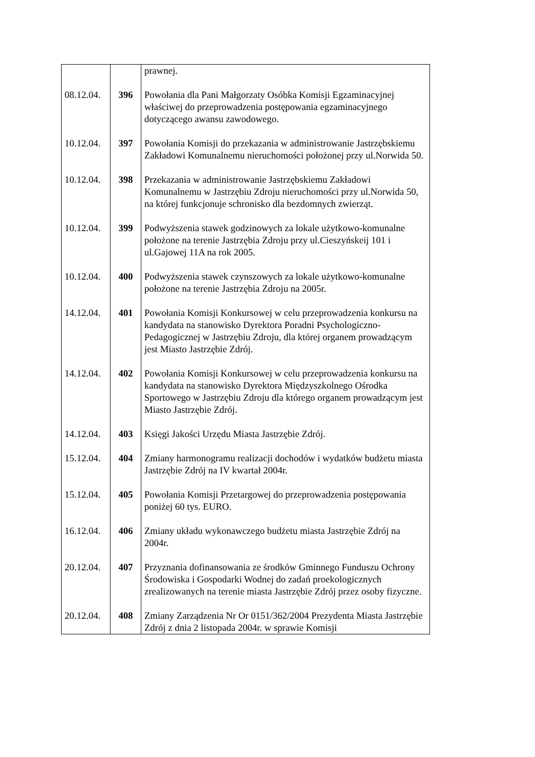| | | prawnej. |
| 08.12.04. | 396 | Powołania dla Pani Małgorzaty Osóbka Komisji Egzaminacyjnej właściwej do przeprowadzenia postępowania egzaminacyjnego dotyczącego awansu zawodowego. |
| 10.12.04. | 397 | Powołania Komisji do przekazania w administrowanie Jastrzębskiemu Zakładowi Komunalnemu nieruchomości położonej przy ul.Norwida 50. |
| 10.12.04. | 398 | Przekazania w administrowanie Jastrzębskiemu Zakładowi Komunalnemu w Jastrzębiu Zdroju nieruchomości przy ul.Norwida 50, na której funkcjonuje schronisko dla bezdomnych zwierząt. |
| 10.12.04. | 399 | Podwyższenia stawek godzinowych za lokale użytkowo-komunalne położone na terenie Jastrzębia Zdroju przy ul.Cieszyńskeij 101 i ul.Gajowej 11A na rok 2005. |
| 10.12.04. | 400 | Podwyższenia stawek czynszowych za lokale użytkowo-komunalne położone na terenie Jastrzębia Zdroju na 2005r. |
| 14.12.04. | 401 | Powołania Komisji Konkursowej w celu przeprowadzenia konkursu na kandydata na stanowisko Dyrektora Poradni Psychologiczno-Pedagogicznej w Jastrzębiu Zdroju, dla której organem prowadzącym jest Miasto Jastrzębie Zdrój. |
| 14.12.04. | 402 | Powołania Komisji Konkursowej w celu przeprowadzenia konkursu na kandydata na stanowisko Dyrektora Międzyszkolnego Ośrodka Sportowego w Jastrzębiu Zdroju dla którego organem prowadzącym jest Miasto Jastrzębie Zdrój. |
| 14.12.04. | 403 | Księgi Jakości Urzędu Miasta Jastrzębie Zdrój. |
| 15.12.04. | 404 | Zmiany harmonogramu realizacji dochodów i wydatków budżetu miasta Jastrzębie Zdrój na IV kwartał 2004r. |
| 15.12.04. | 405 | Powołania Komisji Przetargowej do przeprowadzenia postępowania poniżej 60 tys. EURO. |
| 16.12.04. | 406 | Zmiany układu wykonawczego budżetu miasta Jastrzębie Zdrój na 2004r. |
| 20.12.04. | 407 | Przyznania dofinansowania ze środków Gminnego Funduszu Ochrony Środowiska i Gospodarki Wodnej do zadań proekologicznych zrealizowanych na terenie miasta Jastrzębie Zdrój przez osoby fizyczne. |
| 20.12.04. | 408 | Zmiany Zarządzenia Nr Or 0151/362/2004 Prezydenta Miasta Jastrzębie Zdrój z dnia 2 listopada 2004r. w sprawie Komisji |